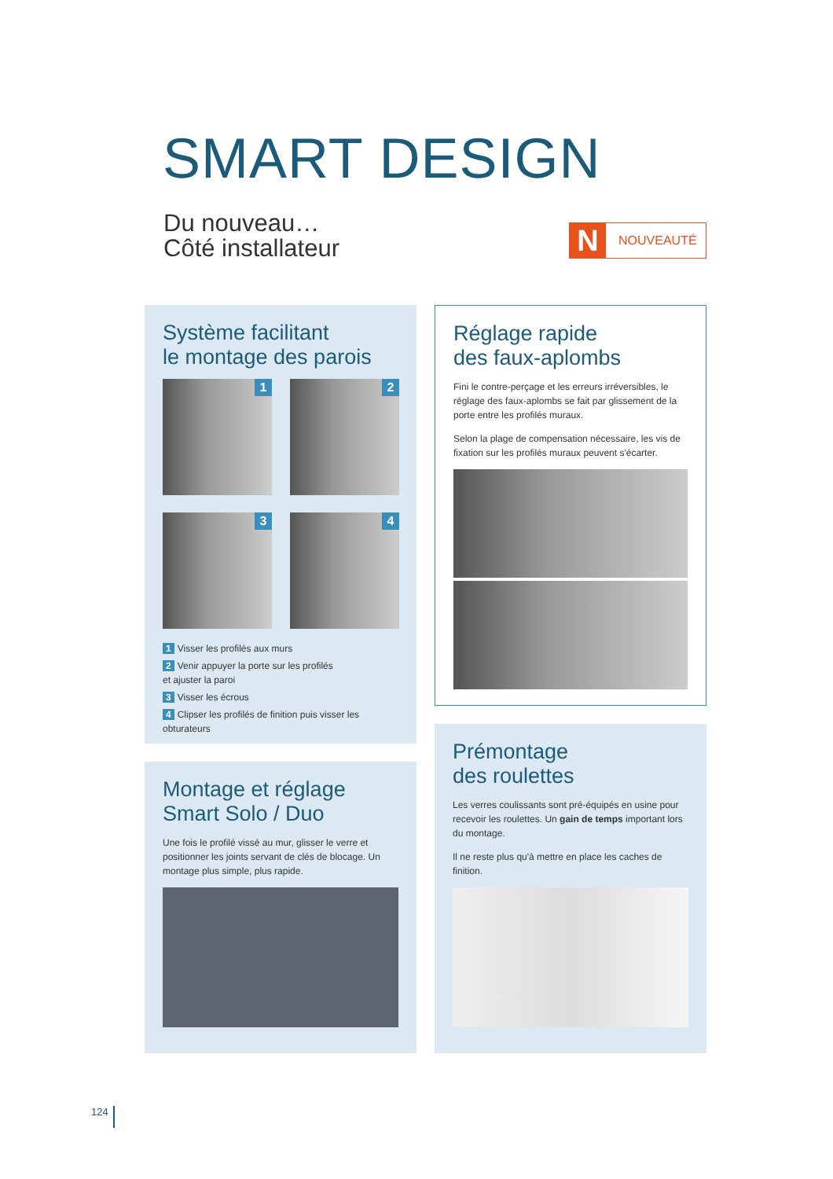SMART DESIGN
Du nouveau…
Côté installateur
N NOUVEAUTÉ
Système facilitant
le montage des parois
1
2
3
4
1 Visser les profilés aux murs
2 Venir appuyer la porte sur les profilés
et ajuster la paroi
3 Visser les écrous
4 Clipser les profilés de finition puis visser les obturateurs
Réglage rapide
des faux-aplombs
Fini le contre-perçage et les erreurs irréversibles, le réglage des faux-aplombs se fait par glissement de la porte entre les profilés muraux.
Selon la plage de compensation nécessaire, les vis de fixation sur les profilés muraux peuvent s'écarter.
Montage et réglage
Smart Solo / Duo
Une fois le profilé vissé au mur, glisser le verre et positionner les joints servant de clés de blocage. Un montage plus simple, plus rapide.
Prémontage
des roulettes
Les verres coulissants sont pré-équipés en usine pour recevoir les roulettes. Un gain de temps important lors du montage.
Il ne reste plus qu'à mettre en place les caches de finition.
124